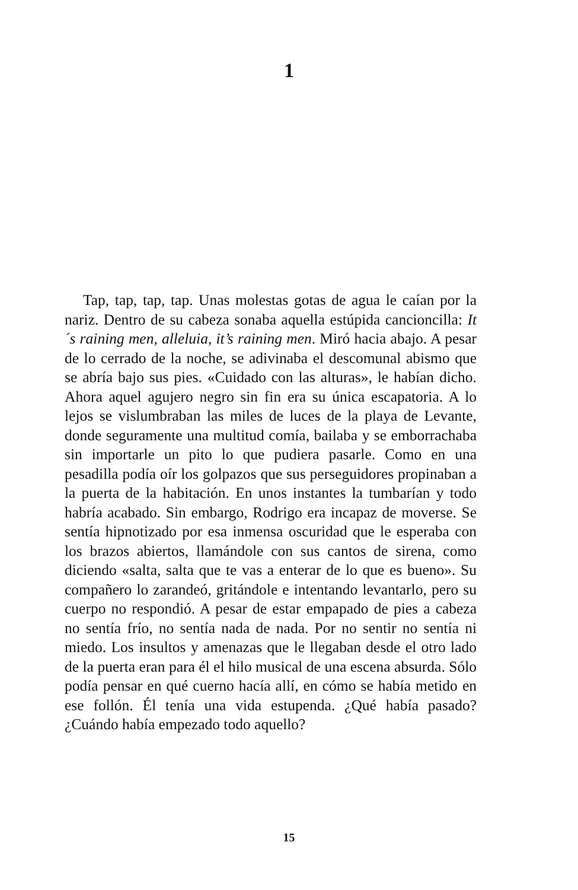1
Tap, tap, tap, tap. Unas molestas gotas de agua le caían por la nariz. Dentro de su cabeza sonaba aquella estúpida cancioncilla: It´s raining men, alleluia, it’s raining men. Miró hacia abajo. A pesar de lo cerrado de la noche, se adivinaba el descomunal abismo que se abría bajo sus pies. «Cuidado con las alturas», le habían dicho. Ahora aquel agujero negro sin fin era su única escapatoria. A lo lejos se vislumbraban las miles de luces de la playa de Levante, donde seguramente una multitud comía, bailaba y se emborrachaba sin importarle un pito lo que pudiera pasarle. Como en una pesadilla podía oír los golpazos que sus perseguidores propinaban a la puerta de la habitación. En unos instantes la tumbarían y todo habría acabado. Sin embargo, Rodrigo era incapaz de moverse. Se sentía hipnotizado por esa inmensa oscuridad que le esperaba con los brazos abiertos, llamándole con sus cantos de sirena, como diciendo «salta, salta que te vas a enterar de lo que es bueno». Su compañero lo zarandeó, gritándole e intentando levantarlo, pero su cuerpo no respondió. A pesar de estar empapado de pies a cabeza no sentía frío, no sentía nada de nada. Por no sentir no sentía ni miedo. Los insultos y amenazas que le llegaban desde el otro lado de la puerta eran para él el hilo musical de una escena absurda. Sólo podía pensar en qué cuerno hacía allí, en cómo se había metido en ese follón. Él tenía una vida estupenda. ¿Qué había pasado? ¿Cuándo había empezado todo aquello?
15